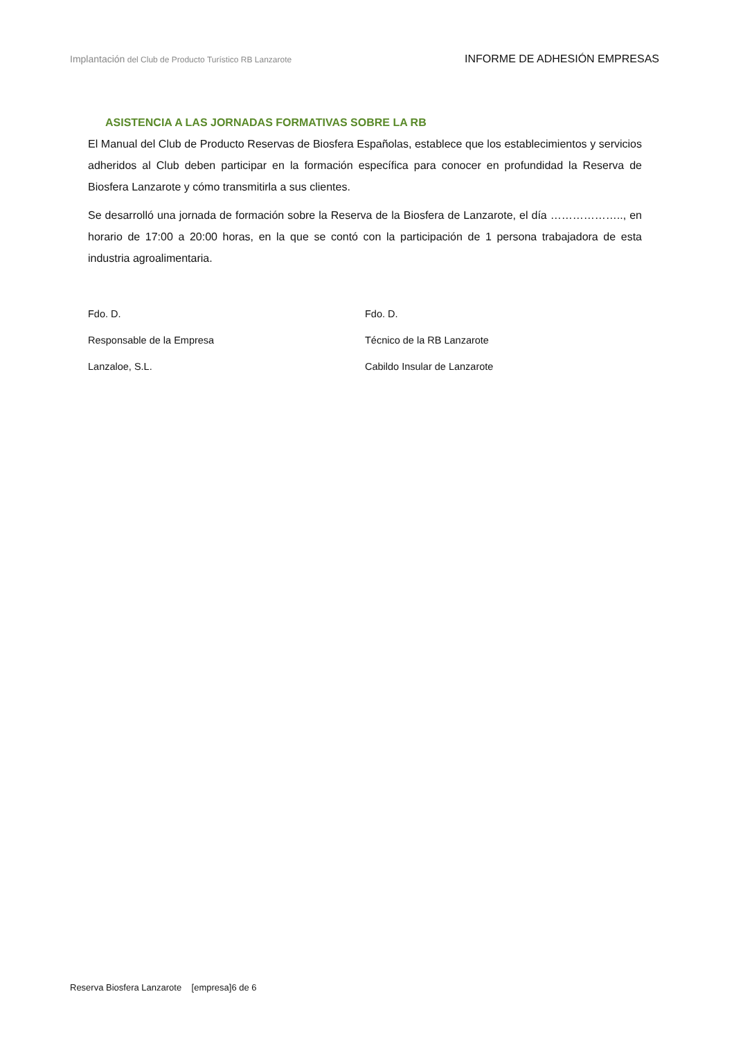Implantación del Club de Producto Turístico RB Lanzarote
INFORME DE ADHESIÓN EMPRESAS
ASISTENCIA A LAS JORNADAS FORMATIVAS SOBRE LA RB
El Manual del Club de Producto Reservas de Biosfera Españolas, establece que los establecimientos y servicios adheridos al Club deben participar en la formación específica para conocer en profundidad la Reserva de Biosfera Lanzarote y cómo transmitirla a sus clientes.
Se desarrolló una jornada de formación sobre la Reserva de la Biosfera de Lanzarote, el día ……………….., en horario de 17:00 a 20:00 horas, en la que se contó con la participación de 1 persona trabajadora de esta industria agroalimentaria.
Fdo. D.
Responsable de la Empresa
Lanzaloe, S.L.
Fdo. D.
Técnico de la RB Lanzarote
Cabildo Insular de Lanzarote
Reserva Biosfera Lanzarote [empresa]6 de 6